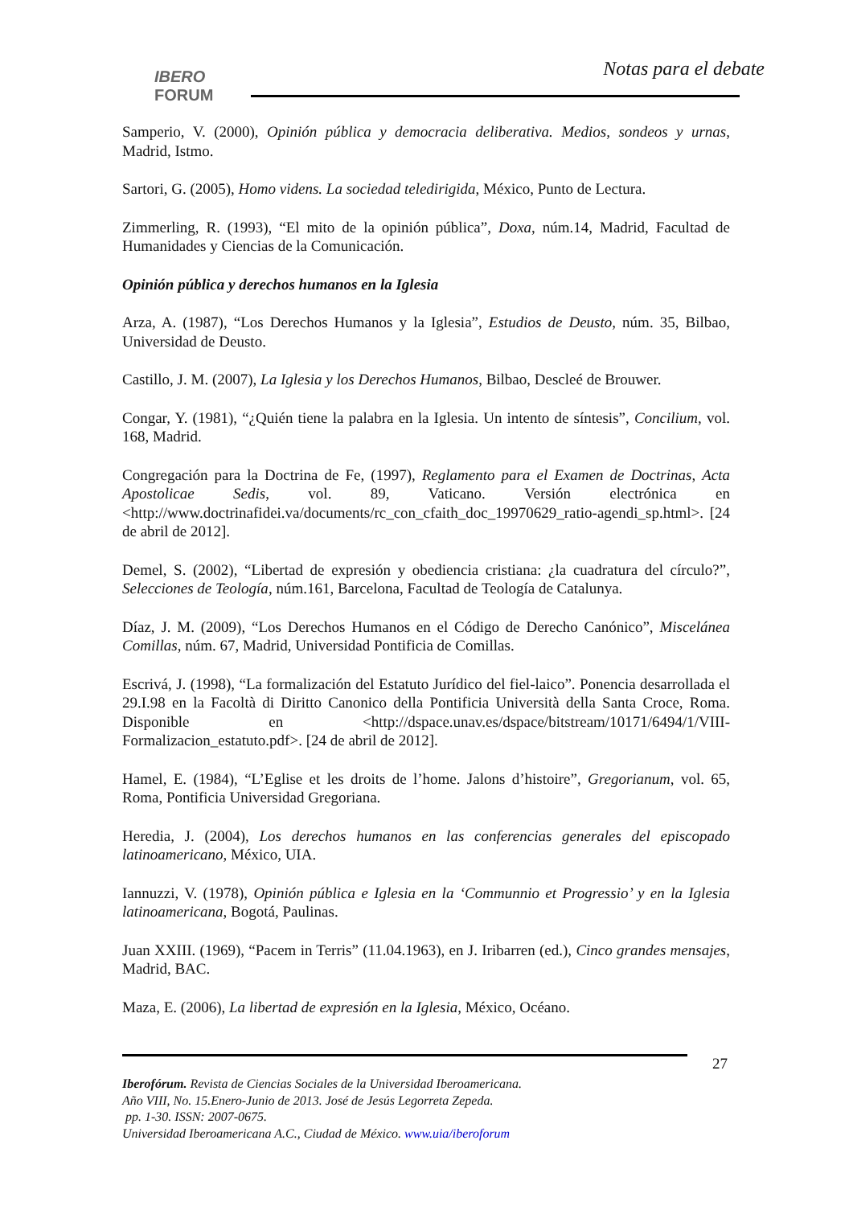IBERO
FORUM
Notas para el debate
Samperio, V. (2000), Opinión pública y democracia deliberativa. Medios, sondeos y urnas, Madrid, Istmo.
Sartori, G. (2005), Homo videns. La sociedad teledirigida, México, Punto de Lectura.
Zimmerling, R. (1993), “El mito de la opinión pública”, Doxa, núm.14, Madrid, Facultad de Humanidades y Ciencias de la Comunicación.
Opinión pública y derechos humanos en la Iglesia
Arza, A. (1987), “Los Derechos Humanos y la Iglesia”, Estudios de Deusto, núm. 35, Bilbao, Universidad de Deusto.
Castillo, J. M. (2007), La Iglesia y los Derechos Humanos, Bilbao, Descleé de Brouwer.
Congar, Y. (1981), “¿Quién tiene la palabra en la Iglesia. Un intento de síntesis”, Concilium, vol. 168, Madrid.
Congregación para la Doctrina de Fe, (1997), Reglamento para el Examen de Doctrinas, Acta Apostolicae Sedis, vol. 89, Vaticano. Versión electrónica en <http://www.doctrinafidei.va/documents/rc_con_cfaith_doc_19970629_ratio-agendi_sp.html>. [24 de abril de 2012].
Demel, S. (2002), “Libertad de expresión y obediencia cristiana: ¿la cuadratura del círculo?”, Selecciones de Teología, núm.161, Barcelona, Facultad de Teología de Catalunya.
Díaz, J. M. (2009), “Los Derechos Humanos en el Código de Derecho Canónico”, Miscelánea Comillas, núm. 67, Madrid, Universidad Pontificia de Comillas.
Escrivá, J. (1998), “La formalización del Estatuto Jurídico del fiel-laico”. Ponencia desarrollada el 29.I.98 en la Facoltà di Diritto Canonico della Pontificia Università della Santa Croce, Roma. Disponible en <http://dspace.unav.es/dspace/bitstream/10171/6494/1/VIII-Formalizacion_estatuto.pdf>. [24 de abril de 2012].
Hamel, E. (1984), “L’Eglise et les droits de l’home. Jalons d’histoire”, Gregorianum, vol. 65, Roma, Pontificia Universidad Gregoriana.
Heredia, J. (2004), Los derechos humanos en las conferencias generales del episcopado latinoamericano, México, UIA.
Iannuzzi, V. (1978), Opinión pública e Iglesia en la ‘Communnio et Progressio’ y en la Iglesia latinoamericana, Bogotá, Paulinas.
Juan XXIII. (1969), “Pacem in Terris” (11.04.1963), en J. Iribarren (ed.), Cinco grandes mensajes, Madrid, BAC.
Maza, E. (2006), La libertad de expresión en la Iglesia, México, Océano.
27
Iberofórum. Revista de Ciencias Sociales de la Universidad Iberoamericana.
Año VIII, No. 15.Enero-Junio de 2013. José de Jesús Legorreta Zepeda.
pp. 1-30. ISSN: 2007-0675.
Universidad Iberoamericana A.C., Ciudad de México. www.uia/iberoforum